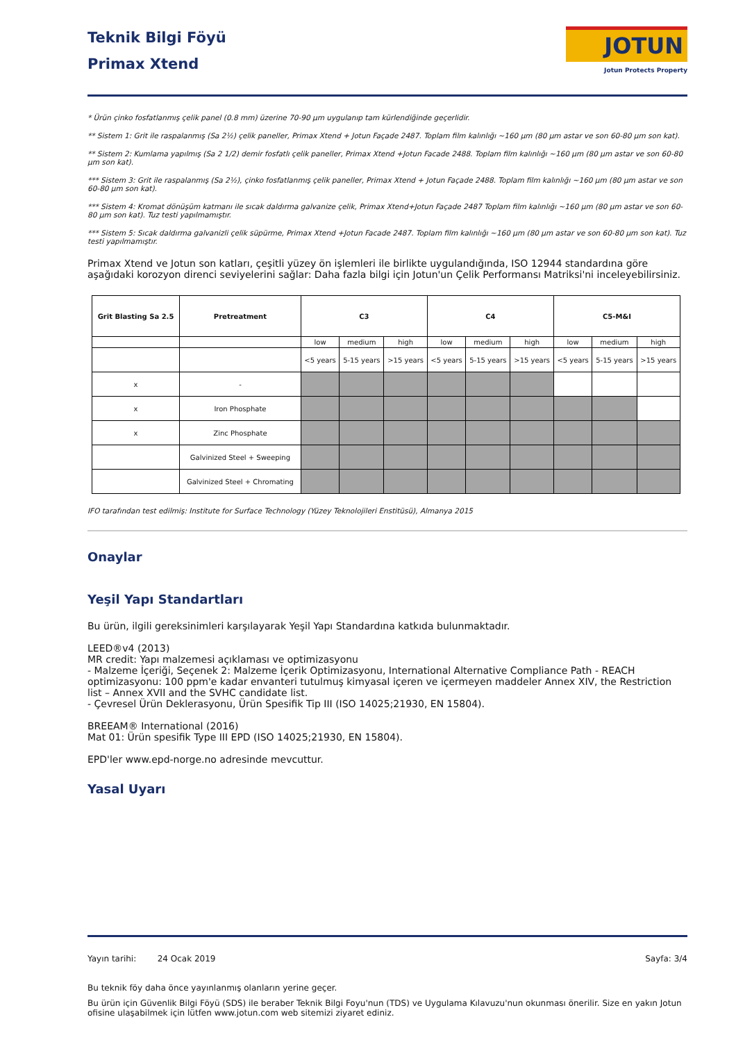Teknik Bilgi Föyü
Primax Xtend
JOTUN
Jotun Protects Property
* Ürün çinko fosfatlanmış çelik panel (0.8 mm) üzerine 70-90 µm uygulanıp tam kürlendiğinde geçerlidir.
** Sistem 1: Grit ile raspalanmış (Sa 2½) çelik paneller, Primax Xtend + Jotun Façade 2487. Toplam film kalınlığı ~160 µm (80 µm astar ve son 60-80 µm son kat).
** Sistem 2: Kumlama yapılmış (Sa 2 1/2) demir fosfatlı çelik paneller, Primax Xtend +Jotun Facade 2488. Toplam film kalınlığı ~160 µm (80 µm astar ve son 60-80 µm son kat).
*** Sistem 3: Grit ile raspalanmış (Sa 2½), çinko fosfatlanmış çelik paneller, Primax Xtend + Jotun Façade 2488. Toplam film kalınlığı ~160 µm (80 µm astar ve son 60-80 µm son kat).
*** Sistem 4: Kromat dönüşüm katmanı ile sıcak daldırma galvanize çelik, Primax Xtend+Jotun Façade 2487 Toplam film kalınlığı ~160 µm (80 µm astar ve son 60-80 µm son kat). Tuz testi yapılmamıştır.
*** Sistem 5: Sıcak daldırma galvanizli çelik süpürme, Primax Xtend +Jotun Facade 2487. Toplam film kalınlığı ~160 µm (80 µm astar ve son 60-80 µm son kat). Tuz testi yapılmamıştır.
Primax Xtend ve Jotun son katları, çeşitli yüzey ön işlemleri ile birlikte uygulandığında, ISO 12944 standardına göre aşağıdaki korozyon direnci seviyelerini sağlar: Daha fazla bilgi için Jotun'un Çelik Performansı Matriksi'ni inceleyebilirsiniz.
| Grit Blasting Sa 2.5 | Pretreatment | C3 | | | C4 | | | C5-M&I | | |
| --- | --- | --- | --- | --- | --- | --- | --- | --- | --- | --- |
| | | low | medium | high | low | medium | high | low | medium | high |
| | | <5 years | 5-15 years | >15 years | <5 years | 5-15 years | >15 years | <5 years | 5-15 years | >15 years |
| x | - | | | | | | | | | |
| x | Iron Phosphate | | | | | | | | | |
| x | Zinc Phosphate | | | | | | | | | |
| | Galvinized Steel + Sweeping | | | | | | | | | |
| | Galvinized Steel + Chromating | | | | | | | | | |
IFO tarafından test edilmiş: Institute for Surface Technology (Yüzey Teknolojileri Enstitüsü), Almanya 2015
Onaylar
Yeşil Yapı Standartları
Bu ürün, ilgili gereksinimleri karşılayarak Yeşil Yapı Standardına katkıda bulunmaktadır.
LEED®v4 (2013)
MR credit: Yapı malzemesi açıklaması ve optimizasyonu
- Malzeme İçeriği, Seçenek 2: Malzeme İçerik Optimizasyonu, International Alternative Compliance Path - REACH optimizasyonu: 100 ppm'e kadar envanteri tutulmuş kimyasal içeren ve içermeyen maddeler Annex XIV, the Restriction list – Annex XVII and the SVHC candidate list.
- Çevresel Ürün Deklerasyonu, Ürün Spesifik Tip III (ISO 14025;21930, EN 15804).
BREEAM® International (2016)
Mat 01: Ürün spesifik Type III EPD (ISO 14025;21930, EN 15804).
EPD'ler www.epd-norge.no adresinde mevcuttur.
Yasal Uyarı
Yayın tarihi: 24 Ocak 2019 Sayfa: 3/4
Bu teknik föy daha önce yayınlanmış olanların yerine geçer.
Bu ürün için Güvenlik Bilgi Föyü (SDS) ile beraber Teknik Bilgi Foyu'nun (TDS) ve Uygulama Kılavuzu'nun okunması önerilir. Size en yakın Jotun ofisine ulaşabilmek için lütfen www.jotun.com web sitemizi ziyaret ediniz.